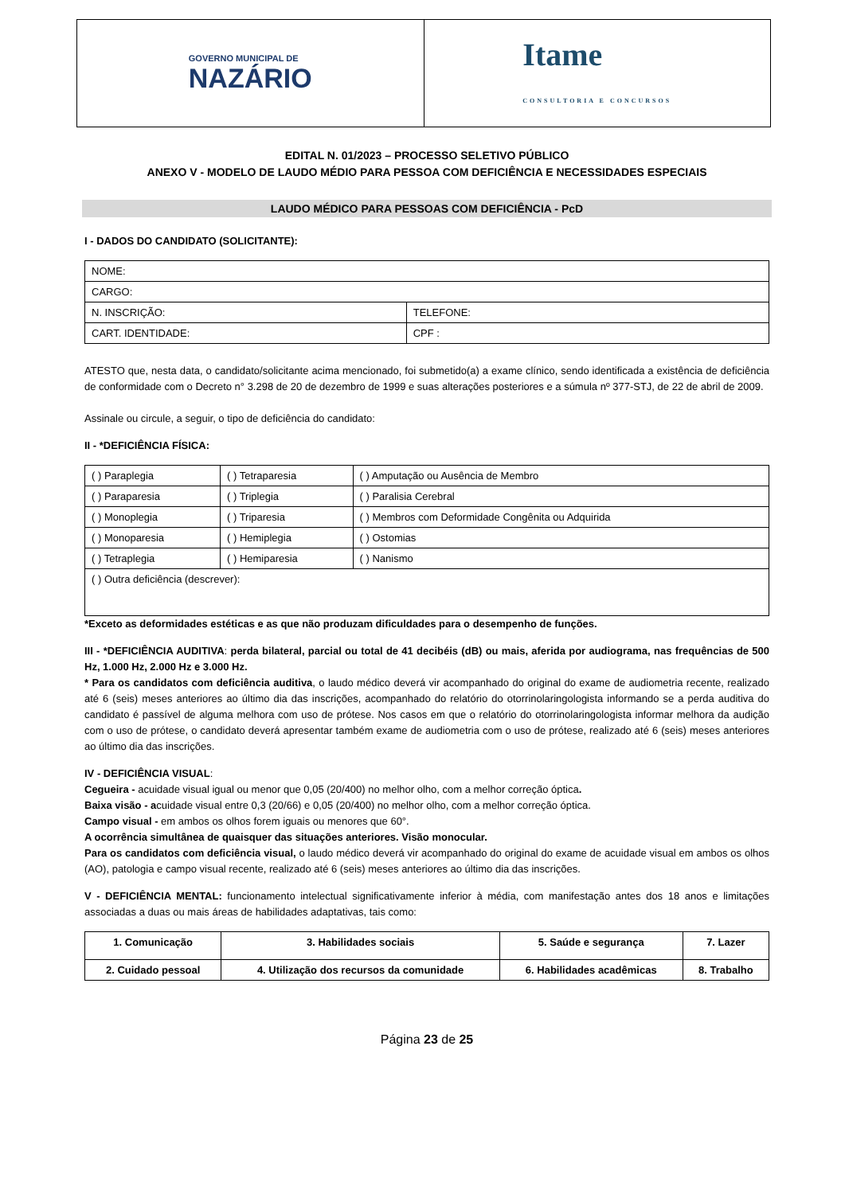GOVERNO MUNICIPAL DE
NAZÁRIO
Itame
CONSULTORIA E CONCURSOS
EDITAL N. 01/2023 – PROCESSO SELETIVO PÚBLICO
ANEXO V - MODELO DE LAUDO MÉDIO PARA PESSOA COM DEFICIÊNCIA E NECESSIDADES ESPECIAIS
LAUDO MÉDICO PARA PESSOAS COM DEFICIÊNCIA - PcD
I - DADOS DO CANDIDATO (SOLICITANTE):
| NOME: | |
| CARGO: | |
| N. INSCRIÇÃO: | TELEFONE: |
| CART. IDENTIDADE: | CPF : |
ATESTO que, nesta data, o candidato/solicitante acima mencionado, foi submetido(a) a exame clínico, sendo identificada a existência de deficiência de conformidade com o Decreto n° 3.298 de 20 de dezembro de 1999 e suas alterações posteriores e a súmula nº 377-STJ, de 22 de abril de 2009.
Assinale ou circule, a seguir, o tipo de deficiência do candidato:
II - *DEFICIÊNCIA FÍSICA:
| ( ) Paraplegia | ( ) Tetraparesia | ( ) Amputação ou Ausência de Membro |
| ( ) Paraparesia | ( ) Triplegia | ( ) Paralisia Cerebral |
| ( ) Monoplegia | ( ) Triparesia | ( ) Membros com Deformidade Congênita ou Adquirida |
| ( ) Monoparesia | ( ) Hemiplegia | ( ) Ostomias |
| ( ) Tetraplegia | ( ) Hemiparesia | ( ) Nanismo |
| ( ) Outra deficiência (descrever): | | |
*Exceto as deformidades estéticas e as que não produzam dificuldades para o desempenho de funções.
III - *DEFICIÊNCIA AUDITIVA: perda bilateral, parcial ou total de 41 decibéis (dB) ou mais, aferida por audiograma, nas frequências de 500 Hz, 1.000 Hz, 2.000 Hz e 3.000 Hz.
* Para os candidatos com deficiência auditiva, o laudo médico deverá vir acompanhado do original do exame de audiometria recente, realizado até 6 (seis) meses anteriores ao último dia das inscrições, acompanhado do relatório do otorrinolaringologista informando se a perda auditiva do candidato é passível de alguma melhora com uso de prótese. Nos casos em que o relatório do otorrinolaringologista informar melhora da audição com o uso de prótese, o candidato deverá apresentar também exame de audiometria com o uso de prótese, realizado até 6 (seis) meses anteriores ao último dia das inscrições.
IV - DEFICIÊNCIA VISUAL:
Cegueira - acuidade visual igual ou menor que 0,05 (20/400) no melhor olho, com a melhor correção óptica.
Baixa visão - acuidade visual entre 0,3 (20/66) e 0,05 (20/400) no melhor olho, com a melhor correção óptica.
Campo visual - em ambos os olhos forem iguais ou menores que 60°.
A ocorrência simultânea de quaisquer das situações anteriores. Visão monocular.
Para os candidatos com deficiência visual, o laudo médico deverá vir acompanhado do original do exame de acuidade visual em ambos os olhos (AO), patologia e campo visual recente, realizado até 6 (seis) meses anteriores ao último dia das inscrições.
V - DEFICIÊNCIA MENTAL: funcionamento intelectual significativamente inferior à média, com manifestação antes dos 18 anos e limitações associadas a duas ou mais áreas de habilidades adaptativas, tais como:
| 1. Comunicação | 3. Habilidades sociais | 5. Saúde e segurança | 7. Lazer |
| 2. Cuidado pessoal | 4. Utilização dos recursos da comunidade | 6. Habilidades acadêmicas | 8. Trabalho |
Página 23 de 25